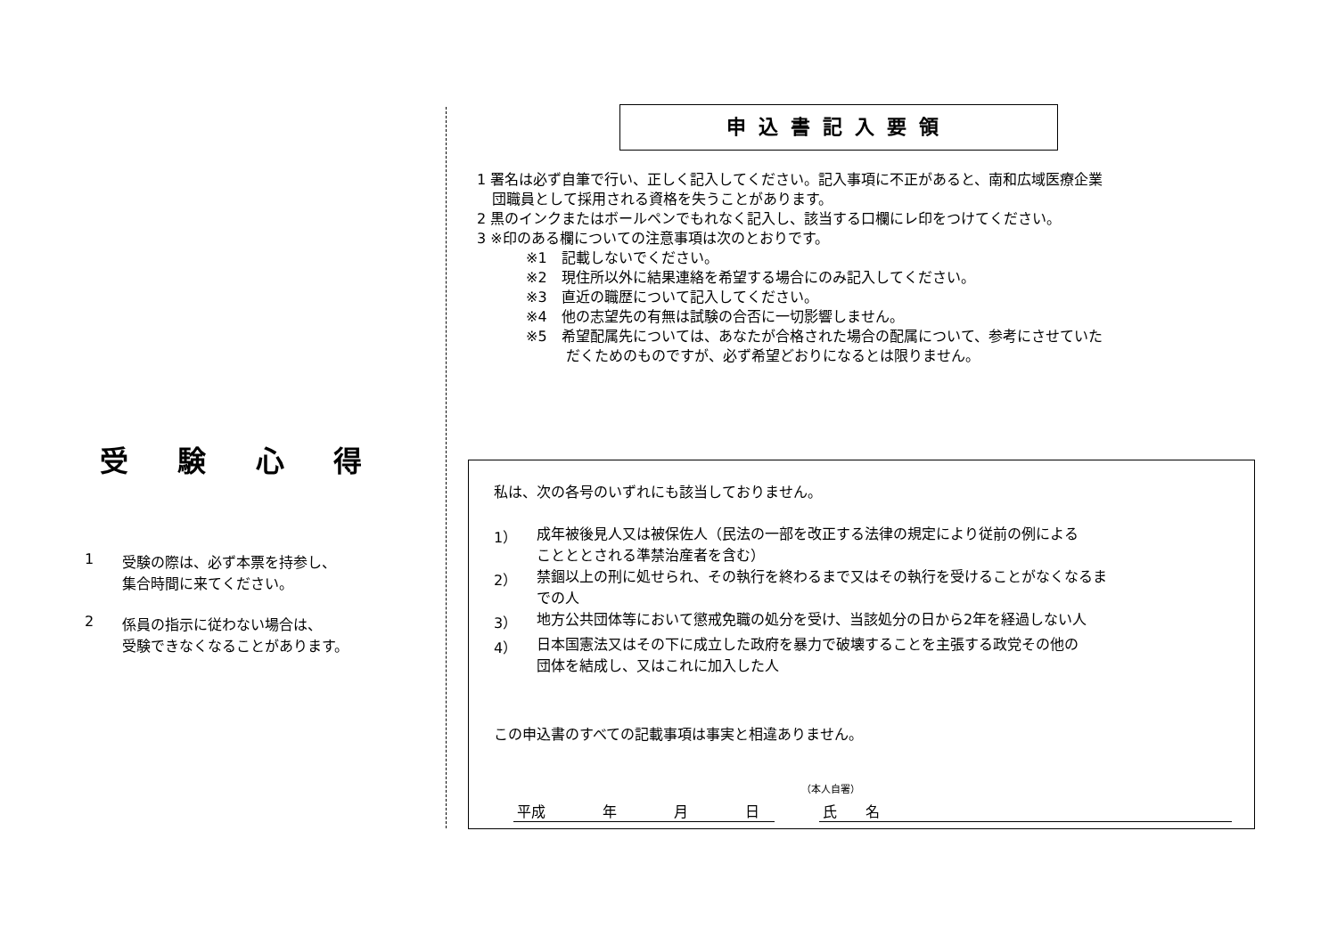受 験 心 得
1 受験の際は、必ず本票を持参し、
集合時間に来てください。
2 係員の指示に従わない場合は、
受験できなくなることがあります。
申込書記入要領
1 署名は必ず自筆で行い、正しく記入してください。記入事項に不正があると、南和広域医療企業
団職員として採用される資格を失うことがあります。
2 黒のインクまたはボールペンでもれなく記入し、該当する口欄にレ印をつけてください。
3 ※印のある欄についての注意事項は次のとおりです。
※1　記載しないでください。
※2　現住所以外に結果連絡を希望する場合にのみ記入してください。
※3　直近の職歴について記入してください。
※4　他の志望先の有無は試験の合否に一切影響しません。
※5　希望配属先については、あなたが合格された場合の配属について、参考にさせていた
だくためのものですが、必ず希望どおりになるとは限りません。
私は、次の各号のいずれにも該当しておりません。
1） 成年被後見人又は被保佐人（民法の一部を改正する法律の規定により従前の例による
ことととされる準禁治産者を含む）
2） 禁錮以上の刑に処せられ、その執行を終わるまで又はその執行を受けることがなくなるま
での人
3） 地方公共団体等において懲戒免職の処分を受け、当該処分の日から2年を経過しない人
4） 日本国憲法又はその下に成立した政府を暴力で破壊することを主張する政党その他の
団体を結成し、又はこれに加入した人
この申込書のすべての記載事項は事実と相違ありません。
（本人自署）
平成　　　　年　　　　月　　　　日
氏　　名